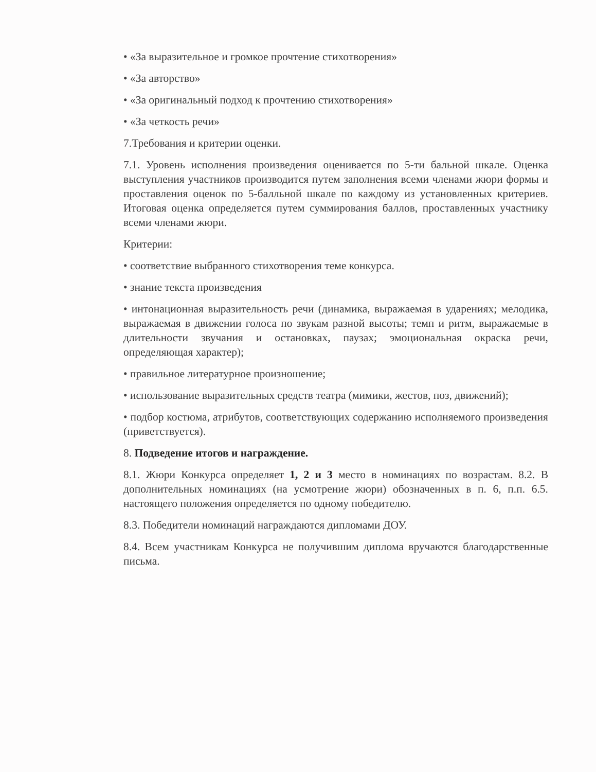• «За выразительное и громкое прочтение стихотворения»
• «За авторство»
• «За оригинальный подход к прочтению стихотворения»
• «За четкость речи»
7.Требования и критерии оценки.
7.1. Уровень исполнения произведения оценивается по 5-ти бальной шкале. Оценка выступления участников производится путем заполнения всеми членами жюри формы и проставления оценок по 5-балльной шкале по каждому из установленных критериев. Итоговая оценка определяется путем суммирования баллов, проставленных участнику всеми членами жюри.
Критерии:
• соответствие выбранного стихотворения теме конкурса.
• знание текста произведения
• интонационная выразительность речи (динамика, выражаемая в ударениях; мелодика, выражаемая в движении голоса по звукам разной высоты; темп и ритм, выражаемые в длительности звучания и остановках, паузах; эмоциональная окраска речи, определяющая характер);
• правильное литературное произношение;
• использование выразительных средств театра (мимики, жестов, поз, движений);
• подбор костюма, атрибутов, соответствующих содержанию исполняемого произведения (приветствуется).
8. Подведение итогов и награждение.
8.1. Жюри Конкурса определяет 1, 2 и 3 место в номинациях по возрастам. 8.2. В дополнительных номинациях (на усмотрение жюри) обозначенных в п. 6, п.п. 6.5. настоящего положения определяется по одному победителю.
8.3. Победители номинаций награждаются дипломами ДОУ.
8.4. Всем участникам Конкурса не получившим диплома вручаются благодарственные письма.